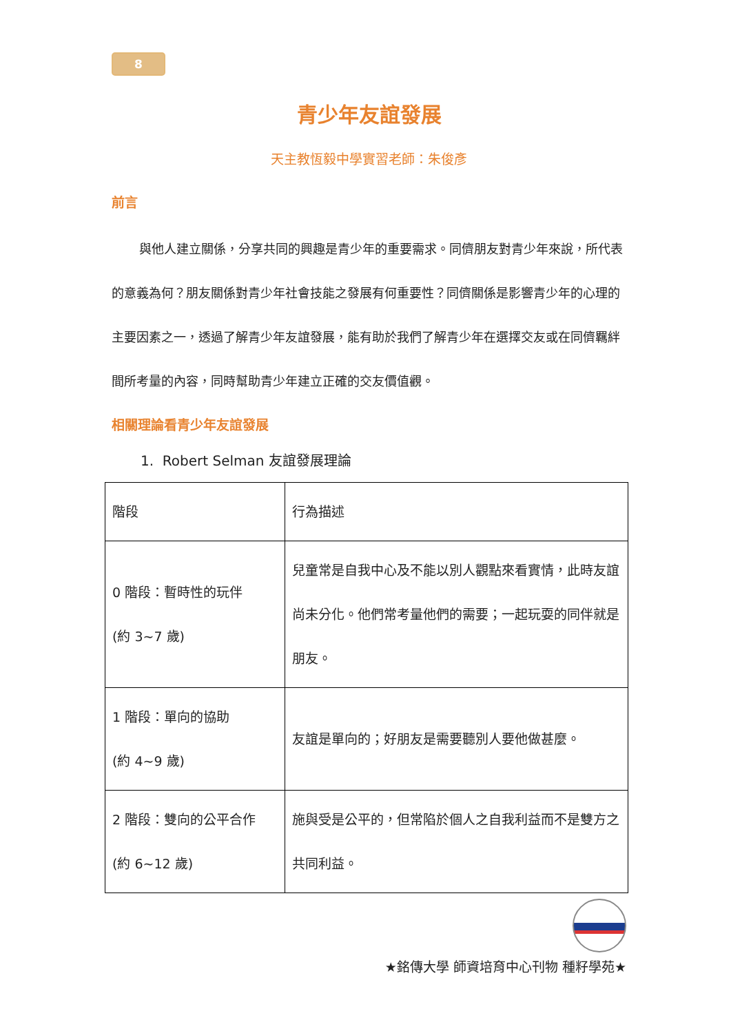8
青少年友誼發展
天主教恆毅中學實習老師：朱俊彥
前言
與他人建立關係，分享共同的興趣是青少年的重要需求。同儕朋友對青少年來說，所代表的意義為何？朋友關係對青少年社會技能之發展有何重要性？同儕關係是影響青少年的心理的主要因素之一，透過了解青少年友誼發展，能有助於我們了解青少年在選擇交友或在同儕羈絆間所考量的內容，同時幫助青少年建立正確的交友價值觀。
相關理論看青少年友誼發展
1. Robert Selman 友誼發展理論
| 階段 | 行為描述 |
| 0 階段：暫時性的玩伴 (約 3~7 歲) | 兒童常是自我中心及不能以別人觀點來看實情，此時友誼尚未分化。他們常考量他們的需要；一起玩耍的同伴就是朋友。 |
| 1 階段：單向的協助 (約 4~9 歲) | 友誼是單向的；好朋友是需要聽別人要他做甚麼。 |
| 2 階段：雙向的公平合作 (約 6~12 歲) | 施與受是公平的，但常陷於個人之自我利益而不是雙方之共同利益。 |
★銘傳大學 師資培育中心刊物 種籽學苑★